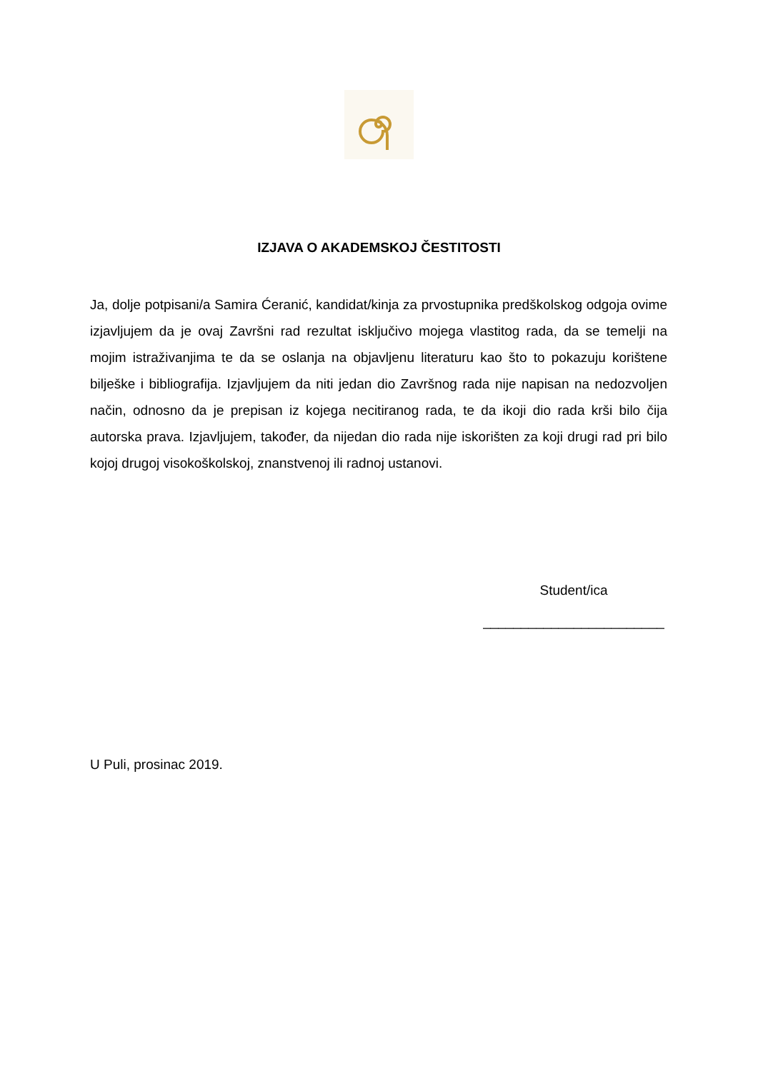IZJAVA O AKADEMSKOJ ČESTITOSTI
Ja, dolje potpisani/a Samira Ćeranić, kandidat/kinja za prvostupnika predškolskog odgoja ovime izjavljujem da je ovaj Završni rad rezultat isključivo mojega vlastitog rada, da se temelji na mojim istraživanjima te da se oslanja na objavljenu literaturu kao što to pokazuju korištene bilješke i bibliografija. Izjavljujem da niti jedan dio Završnog rada nije napisan na nedozvoljen način, odnosno da je prepisan iz kojega necitiranog rada, te da ikoji dio rada krši bilo čija autorska prava. Izjavljujem, također, da nijedan dio rada nije iskorišten za koji drugi rad pri bilo kojoj drugoj visokoškolskoj, znanstvenoj ili radnoj ustanovi.
Student/ica
________________________
U Puli, prosinac 2019.